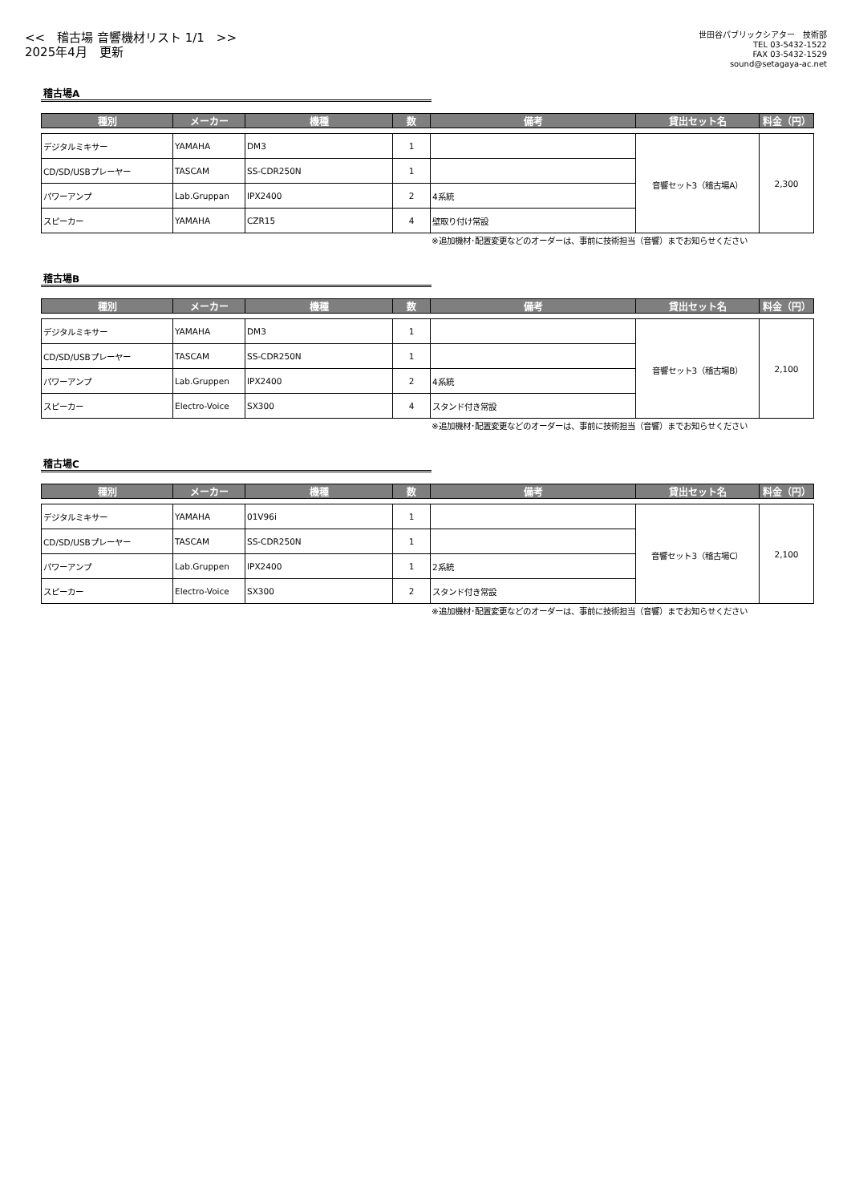<<　稽古場 音響機材リスト 1/1　>>
2025年4月　更新
世田谷パブリックシアター　技術部
TEL 03-5432-1522
FAX 03-5432-1529
sound@setagaya-ac.net
稽古場A
| 種別 | メーカー | 機種 | 数 | 備考 | 貸出セット名 | 料金（円） |
| --- | --- | --- | --- | --- | --- | --- |
| デジタルミキサー | YAMAHA | DM3 | 1 | | 音響セット3（稽古場A） | 2,300 |
| CD/SD/USBプレーヤー | TASCAM | SS-CDR250N | 1 | | | |
| パワーアンプ | Lab.Gruppan | IPX2400 | 2 | 4系統 | | |
| スピーカー | YAMAHA | CZR15 | 4 | 壁取り付け常設 | | |
※追加機材･配置変更などのオーダーは、事前に技術担当（音響）までお知らせください
稽古場B
| 種別 | メーカー | 機種 | 数 | 備考 | 貸出セット名 | 料金（円） |
| --- | --- | --- | --- | --- | --- | --- |
| デジタルミキサー | YAMAHA | DM3 | 1 | | 音響セット3（稽古場B） | 2,100 |
| CD/SD/USBプレーヤー | TASCAM | SS-CDR250N | 1 | | | |
| パワーアンプ | Lab.Gruppen | IPX2400 | 2 | 4系統 | | |
| スピーカー | Electro-Voice | SX300 | 4 | スタンド付き常設 | | |
※追加機材･配置変更などのオーダーは、事前に技術担当（音響）までお知らせください
稽古場C
| 種別 | メーカー | 機種 | 数 | 備考 | 貸出セット名 | 料金（円） |
| --- | --- | --- | --- | --- | --- | --- |
| デジタルミキサー | YAMAHA | 01V96i | 1 | | 音響セット3（稽古場C） | 2,100 |
| CD/SD/USBプレーヤー | TASCAM | SS-CDR250N | 1 | | | |
| パワーアンプ | Lab.Gruppen | IPX2400 | 1 | 2系統 | | |
| スピーカー | Electro-Voice | SX300 | 2 | スタンド付き常設 | | |
※追加機材･配置変更などのオーダーは、事前に技術担当（音響）までお知らせください